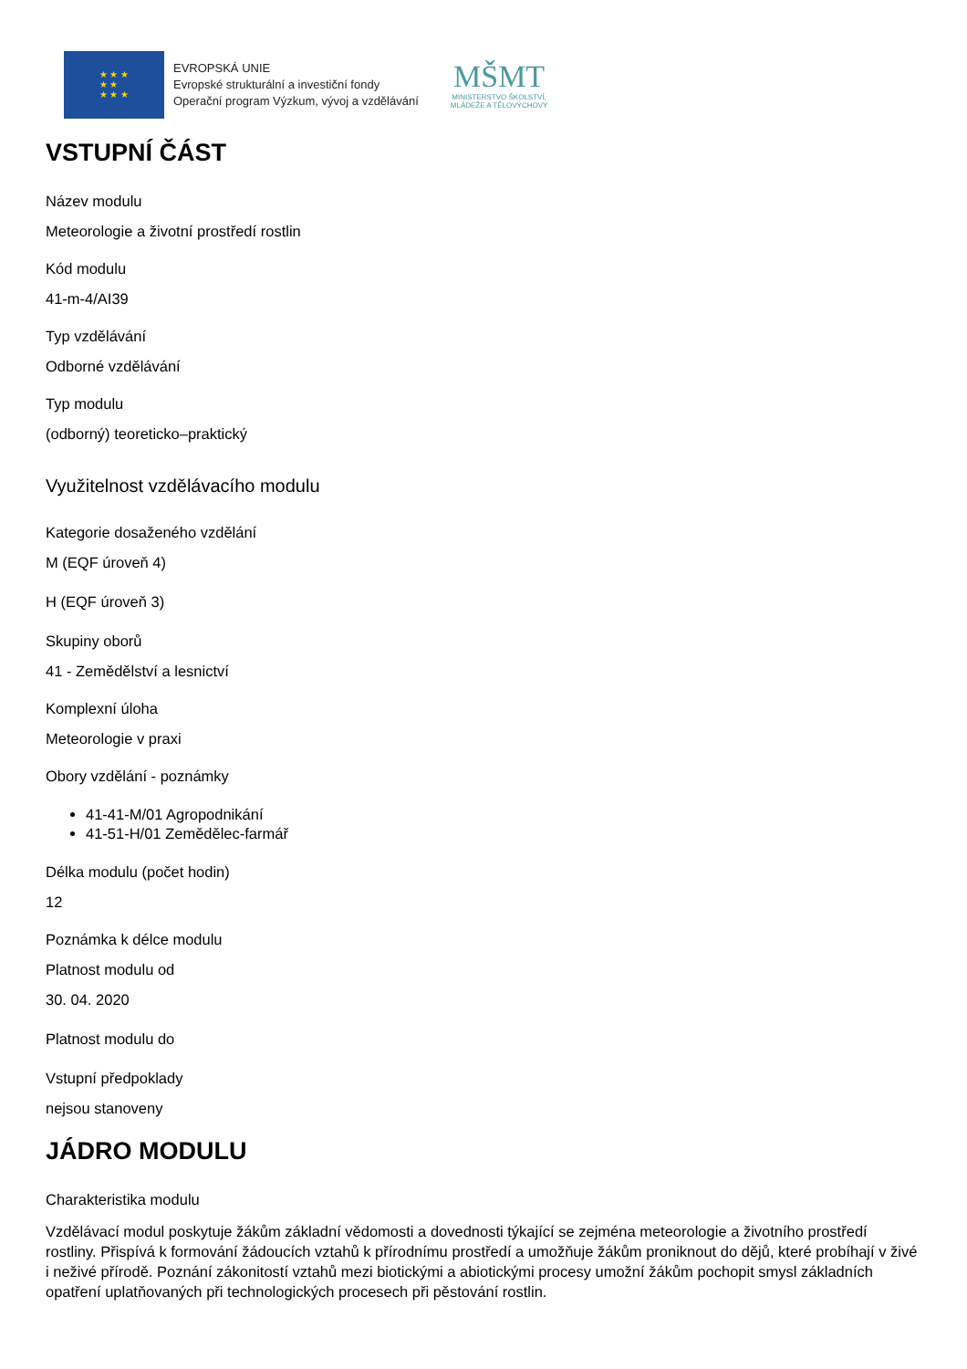★ ★ ★
★ ★
★ ★ ★
EVROPSKÁ UNIE
Evropské strukturální a investiční fondy
Operační program Výzkum, vývoj a vzdělávání
MŠMT
MINISTERSTVO ŠKOLSTVÍ,
MLÁDEŽE A TĚLOVÝCHOVY
VSTUPNÍ ČÁST
Název modulu
Meteorologie a životní prostředí rostlin
Kód modulu
41-m-4/AI39
Typ vzdělávání
Odborné vzdělávání
Typ modulu
(odborný) teoreticko–praktický
Využitelnost vzdělávacího modulu
Kategorie dosaženého vzdělání
M (EQF úroveň 4)
H (EQF úroveň 3)
Skupiny oborů
41 - Zemědělství a lesnictví
Komplexní úloha
Meteorologie v praxi
Obory vzdělání - poznámky
41-41-M/01 Agropodnikání
41-51-H/01 Zemědělec-farmář
Délka modulu (počet hodin)
12
Poznámka k délce modulu
Platnost modulu od
30. 04. 2020
Platnost modulu do
Vstupní předpoklady
nejsou stanoveny
JÁDRO MODULU
Charakteristika modulu
Vzdělávací modul poskytuje žákům základní vědomosti a dovednosti týkající se zejména meteorologie a životního prostředí rostliny. Přispívá k formování žádoucích vztahů k přírodnímu prostředí a umožňuje žákům proniknout do dějů, které probíhají v živé i neživé přírodě. Poznání zákonitostí vztahů mezi biotickými a abiotickými procesy umožní žákům pochopit smysl základních opatření uplatňovaných při technologických procesech při pěstování rostlin.